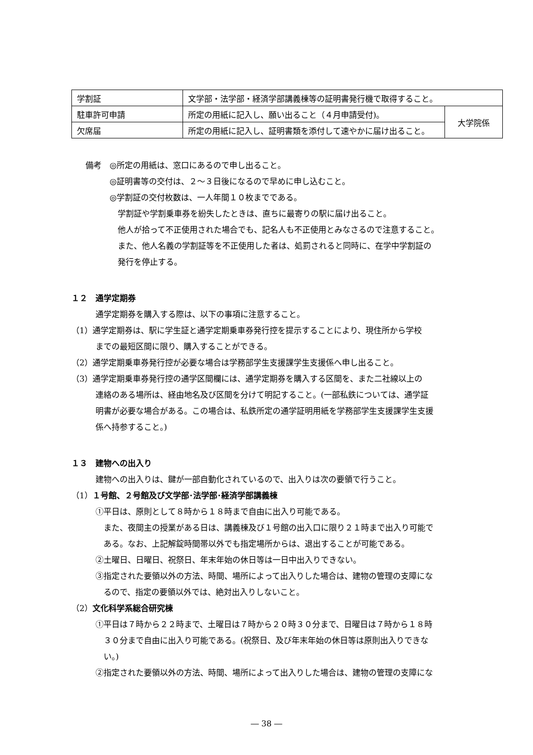| 学割証 | 文学部・法学部・経済学部講義棟等の証明書発行機で取得すること。 | |
| 駐車許可申請 | 所定の用紙に記入し、願い出ること（４月申請受付)。 | 大学院係 |
| 欠席届 | 所定の用紙に記入し、証明書類を添付して速やかに届け出ること。 | |
備考　◎所定の用紙は、窓口にあるので申し出ること。
◎証明書等の交付は、２～３日後になるので早めに申し込むこと。
◎学割証の交付枚数は、一人年間１０枚までである。
学割証や学割乗車券を紛失したときは、直ちに最寄りの駅に届け出ること。
他人が拾って不正使用された場合でも、記名人も不正使用とみなさるので注意すること。
また、他人名義の学割証等を不正使用した者は、処罰されると同時に、在学中学割証の
発行を停止する。
１２　通学定期券
通学定期券を購入する際は、以下の事項に注意すること。
（1）通学定期券は、駅に学生証と通学定期乗車券発行控を提示することにより、現住所から学校
までの最短区間に限り、購入することができる。
（2）通学定期乗車券発行控が必要な場合は学務部学生支援課学生支援係へ申し出ること。
（3）通学定期乗車券発行控の通学区間欄には、通学定期券を購入する区間を、また二社線以上の
連絡のある場所は、経由地名及び区間を分けて明記すること。(一部私鉄については、通学証
明書が必要な場合がある。この場合は、私鉄所定の通学証明用紙を学務部学生支援課学生支援
係へ持参すること。)
１３　建物への出入り
建物への出入りは、鍵が一部自動化されているので、出入りは次の要領で行うこと。
（1）１号館、２号館及び文学部･法学部･経済学部講義棟
①平日は、原則として８時から１８時まで自由に出入り可能である。
また、夜間主の授業がある日は、講義棟及び１号館の出入口に限り２１時まで出入り可能で
ある。なお、上記解錠時間帯以外でも指定場所からは、退出することが可能である。
②土曜日、日曜日、祝祭日、年末年始の休日等は一日中出入りできない。
③指定された要領以外の方法、時間、場所によって出入りした場合は、建物の管理の支障にな
るので、指定の要領以外では、絶対出入りしないこと。
（2）文化科学系総合研究棟
①平日は７時から２２時まで、土曜日は７時から２０時３０分まで、日曜日は７時から１８時
３０分まで自由に出入り可能である。(祝祭日、及び年末年始の休日等は原則出入りできな
い。)
②指定された要領以外の方法、時間、場所によって出入りした場合は、建物の管理の支障にな
― 38 ―